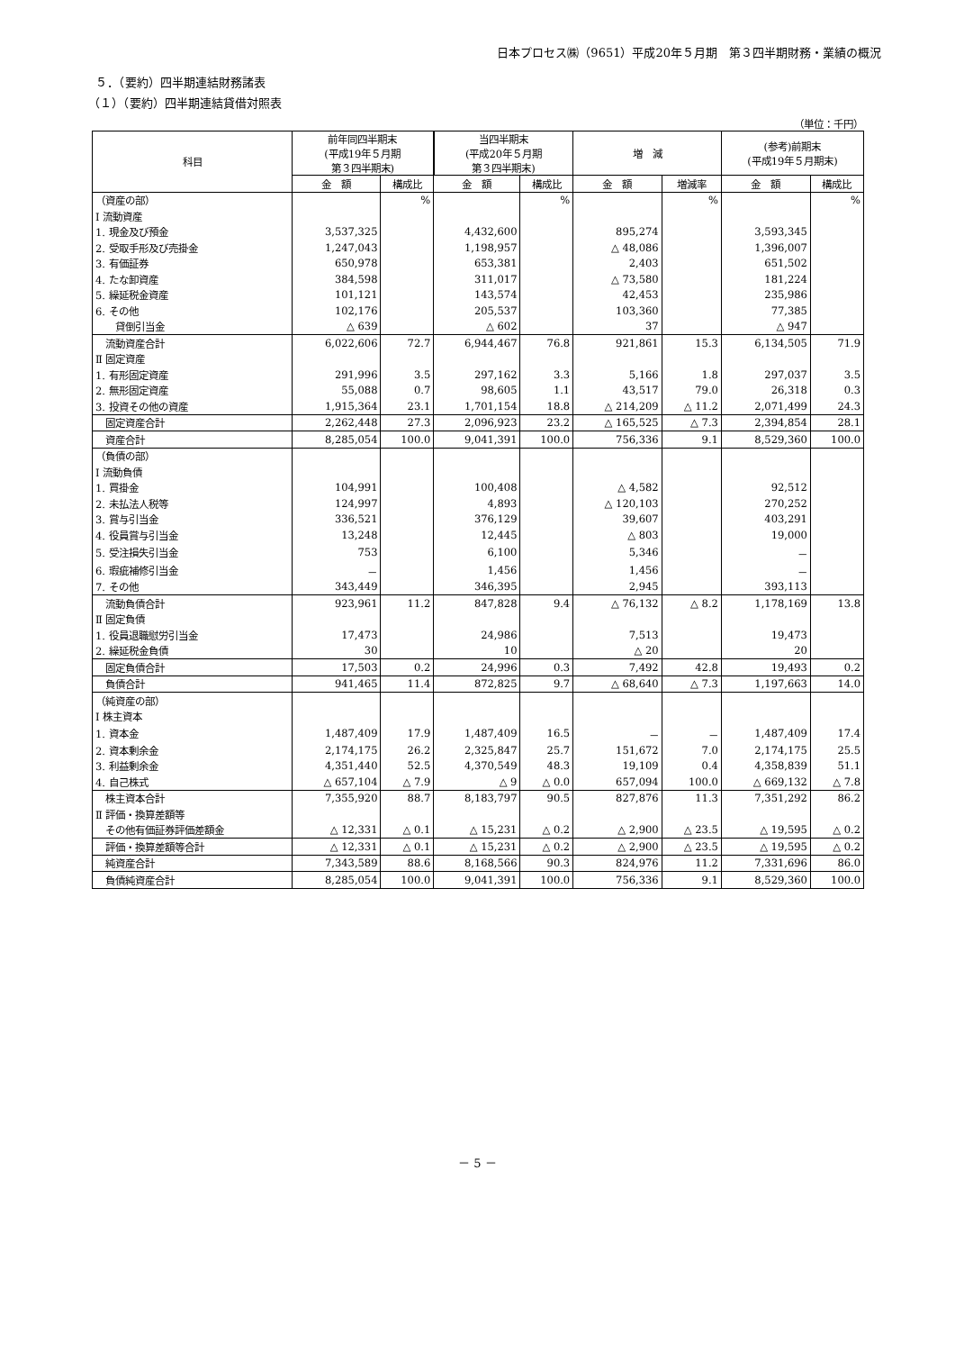日本プロセス㈱（9651）平成20年５月期　第３四半期財務・業績の概況
５．（要約）四半期連結財務諸表
（１）（要約）四半期連結貸借対照表
（単位：千円）
| 科目 | 前年同四半期末 (平成19年５月期 第３四半期末) | | 当四半期末 (平成20年５月期 第３四半期末) | | 増 減 | | (参考)前期末 (平成19年５月期末) | |
| --- | --- | --- | --- | --- | --- | --- | --- | --- |
| | 金 額 | 構成比 | 金 額 | 構成比 | 金 額 | 増減率 | 金 額 | 構成比 |
| （資産の部） | | % | | % | | % | | % |
| Ⅰ 流動資産 | | | | | | | | |
| 1. 現金及び預金 | 3,537,325 | | 4,432,600 | | 895,274 | | 3,593,345 | |
| 2. 受取手形及び売掛金 | 1,247,043 | | 1,198,957 | | △ 48,086 | | 1,396,007 | |
| 3. 有価証券 | 650,978 | | 653,381 | | 2,403 | | 651,502 | |
| 4. たな卸資産 | 384,598 | | 311,017 | | △ 73,580 | | 181,224 | |
| 5. 繰延税金資産 | 101,121 | | 143,574 | | 42,453 | | 235,986 | |
| 6. その他 | 102,176 | | 205,537 | | 103,360 | | 77,385 | |
| 貸倒引当金 | △ 639 | | △ 602 | | 37 | | △ 947 | |
| 流動資産合計 | 6,022,606 | 72.7 | 6,944,467 | 76.8 | 921,861 | 15.3 | 6,134,505 | 71.9 |
| Ⅱ 固定資産 | | | | | | | | |
| 1. 有形固定資産 | 291,996 | 3.5 | 297,162 | 3.3 | 5,166 | 1.8 | 297,037 | 3.5 |
| 2. 無形固定資産 | 55,088 | 0.7 | 98,605 | 1.1 | 43,517 | 79.0 | 26,318 | 0.3 |
| 3. 投資その他の資産 | 1,915,364 | 23.1 | 1,701,154 | 18.8 | △ 214,209 | △ 11.2 | 2,071,499 | 24.3 |
| 固定資産合計 | 2,262,448 | 27.3 | 2,096,923 | 23.2 | △ 165,525 | △ 7.3 | 2,394,854 | 28.1 |
| 資産合計 | 8,285,054 | 100.0 | 9,041,391 | 100.0 | 756,336 | 9.1 | 8,529,360 | 100.0 |
| （負債の部） | | | | | | | | |
| Ⅰ 流動負債 | | | | | | | | |
| 1. 買掛金 | 104,991 | | 100,408 | | △ 4,582 | | 92,512 | |
| 2. 未払法人税等 | 124,997 | | 4,893 | | △ 120,103 | | 270,252 | |
| 3. 賞与引当金 | 336,521 | | 376,129 | | 39,607 | | 403,291 | |
| 4. 役員賞与引当金 | 13,248 | | 12,445 | | △ 803 | | 19,000 | |
| 5. 受注損失引当金 | 753 | | 6,100 | | 5,346 | | － | |
| 6. 瑕疵補修引当金 | － | | 1,456 | | 1,456 | | － | |
| 7. その他 | 343,449 | | 346,395 | | 2,945 | | 393,113 | |
| 流動負債合計 | 923,961 | 11.2 | 847,828 | 9.4 | △ 76,132 | △ 8.2 | 1,178,169 | 13.8 |
| Ⅱ 固定負債 | | | | | | | | |
| 1. 役員退職慰労引当金 | 17,473 | | 24,986 | | 7,513 | | 19,473 | |
| 2. 繰延税金負債 | 30 | | 10 | | △ 20 | | 20 | |
| 固定負債合計 | 17,503 | 0.2 | 24,996 | 0.3 | 7,492 | 42.8 | 19,493 | 0.2 |
| 負債合計 | 941,465 | 11.4 | 872,825 | 9.7 | △ 68,640 | △ 7.3 | 1,197,663 | 14.0 |
| （純資産の部） | | | | | | | | |
| Ⅰ 株主資本 | | | | | | | | |
| 1. 資本金 | 1,487,409 | 17.9 | 1,487,409 | 16.5 | － | － | 1,487,409 | 17.4 |
| 2. 資本剰余金 | 2,174,175 | 26.2 | 2,325,847 | 25.7 | 151,672 | 7.0 | 2,174,175 | 25.5 |
| 3. 利益剰余金 | 4,351,440 | 52.5 | 4,370,549 | 48.3 | 19,109 | 0.4 | 4,358,839 | 51.1 |
| 4. 自己株式 | △ 657,104 | △ 7.9 | △ 9 | △ 0.0 | 657,094 | 100.0 | △ 669,132 | △ 7.8 |
| 株主資本合計 | 7,355,920 | 88.7 | 8,183,797 | 90.5 | 827,876 | 11.3 | 7,351,292 | 86.2 |
| Ⅱ 評価・換算差額等 | | | | | | | | |
| その他有価証券評価差額金 | △ 12,331 | △ 0.1 | △ 15,231 | △ 0.2 | △ 2,900 | △ 23.5 | △ 19,595 | △ 0.2 |
| 評価・換算差額等合計 | △ 12,331 | △ 0.1 | △ 15,231 | △ 0.2 | △ 2,900 | △ 23.5 | △ 19,595 | △ 0.2 |
| 純資産合計 | 7,343,589 | 88.6 | 8,168,566 | 90.3 | 824,976 | 11.2 | 7,331,696 | 86.0 |
| 負債純資産合計 | 8,285,054 | 100.0 | 9,041,391 | 100.0 | 756,336 | 9.1 | 8,529,360 | 100.0 |
－ 5 －